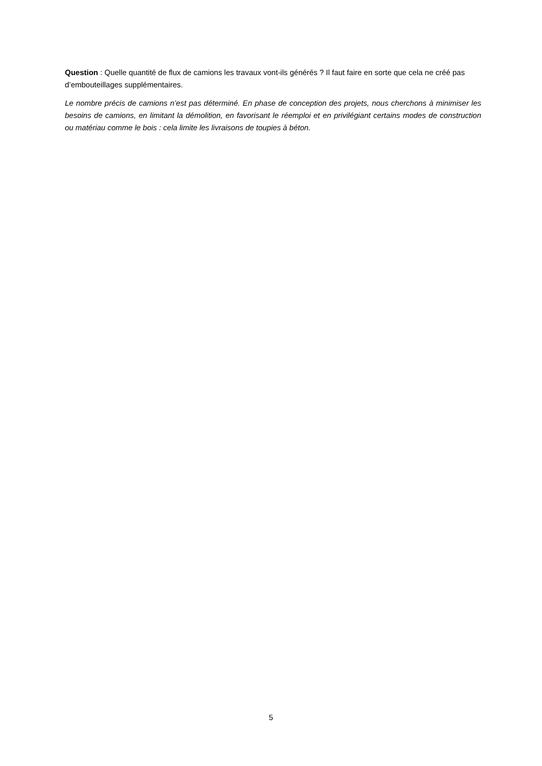Question : Quelle quantité de flux de camions les travaux vont-ils générés ? Il faut faire en sorte que cela ne créé pas d’embouteillages supplémentaires.
Le nombre précis de camions n’est pas déterminé. En phase de conception des projets, nous cherchons à minimiser les besoins de camions, en limitant la démolition, en favorisant le réemploi et en privilégiant certains modes de construction ou matériau comme le bois : cela limite les livraisons de toupies à béton.
5